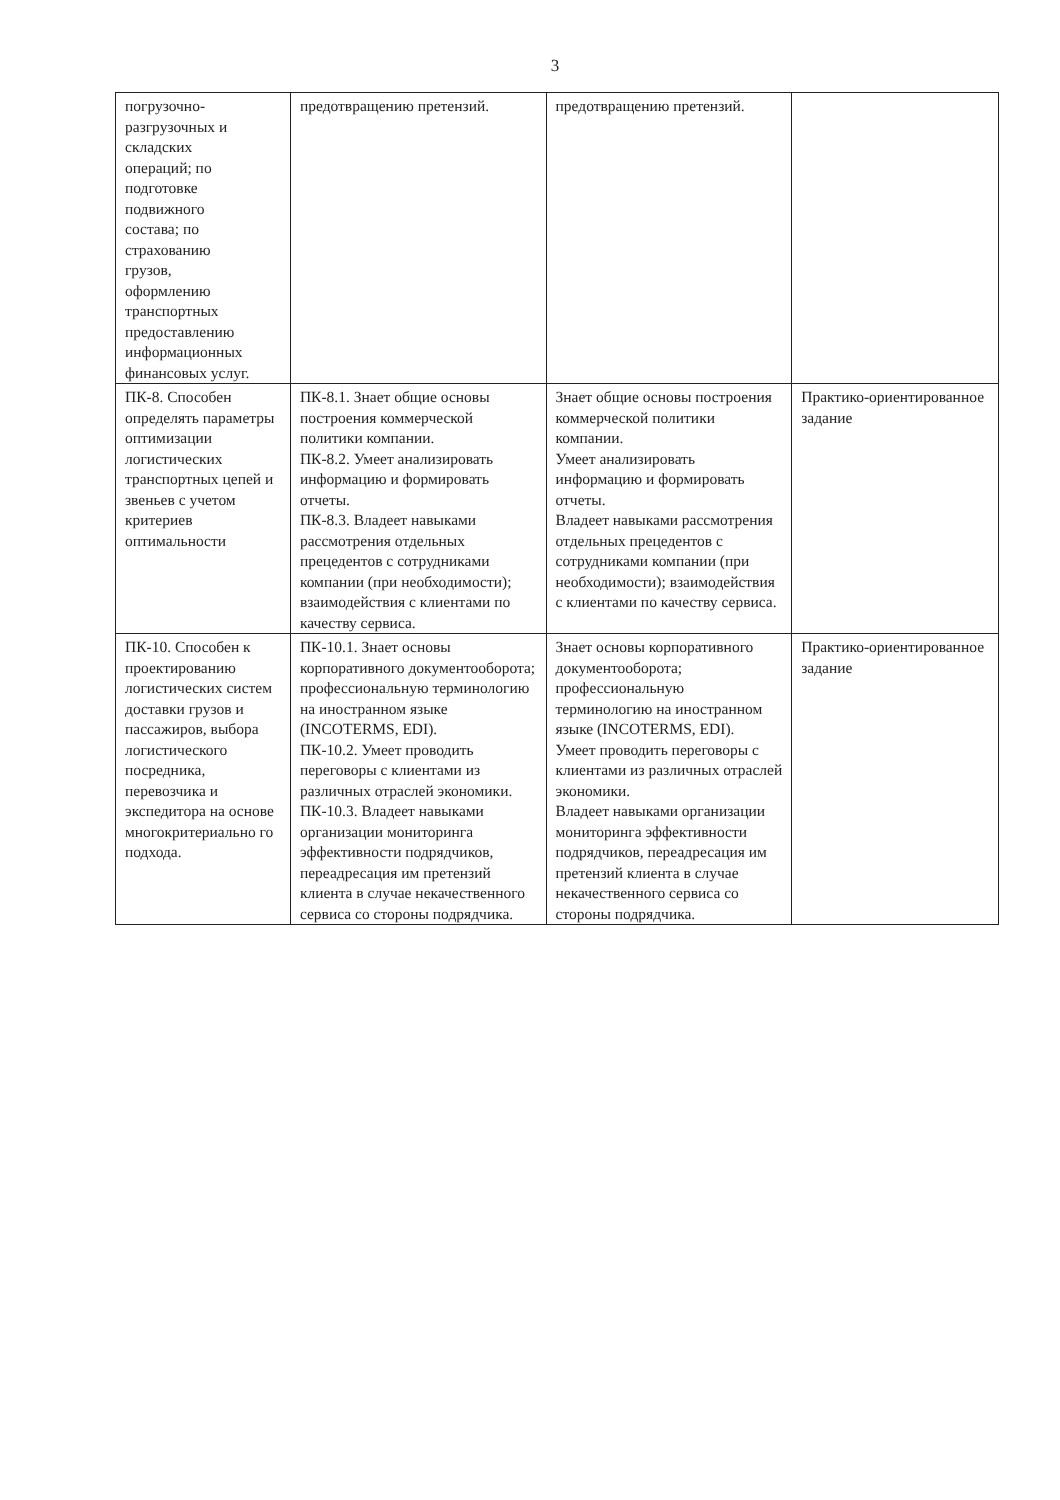3
| погрузочно- разгрузочных и складских операций; по подготовке подвижного состава; по страхованию грузов, оформлению транспортных предоставлению информационных финансовых услуг. | предотвращению претензий. | предотвращению претензий. | |
| ПК-8. Способен определять параметры оптимизации логистических транспортных цепей и звеньев с учетом критериев оптимальности | ПК-8.1. Знает общие основы построения коммерческой политики компании. ПК-8.2. Умеет анализировать информацию и формировать отчеты. ПК-8.3. Владеет навыками рассмотрения отдельных прецедентов с сотрудниками компании (при необходимости); взаимодействия с клиентами по качеству сервиса. | Знает общие основы построения коммерческой политики компании. Умеет анализировать информацию и формировать отчеты. Владеет навыками рассмотрения отдельных прецедентов с сотрудниками компании (при необходимости); взаимодействия с клиентами по качеству сервиса. | Практико-ориентированное задание |
| ПК-10. Способен к проектированию логистических систем доставки грузов и пассажиров, выбора логистического посредника, перевозчика и экспедитора на основе многокритериально го подхода. | ПК-10.1. Знает основы корпоративного документооборота; профессиональную терминологию на иностранном языке (INCOTERMS, EDI). ПК-10.2. Умеет проводить переговоры с клиентами из различных отраслей экономики. ПК-10.3. Владеет навыками организации мониторинга эффективности подрядчиков, переадресация им претензий клиента в случае некачественного сервиса со стороны подрядчика. | Знает основы корпоративного документооборота; профессиональную терминологию на иностранном языке (INCOTERMS, EDI). Умеет проводить переговоры с клиентами из различных отраслей экономики. Владеет навыками организации мониторинга эффективности подрядчиков, переадресация им претензий клиента в случае некачественного сервиса со стороны подрядчика. | Практико-ориентированное задание |